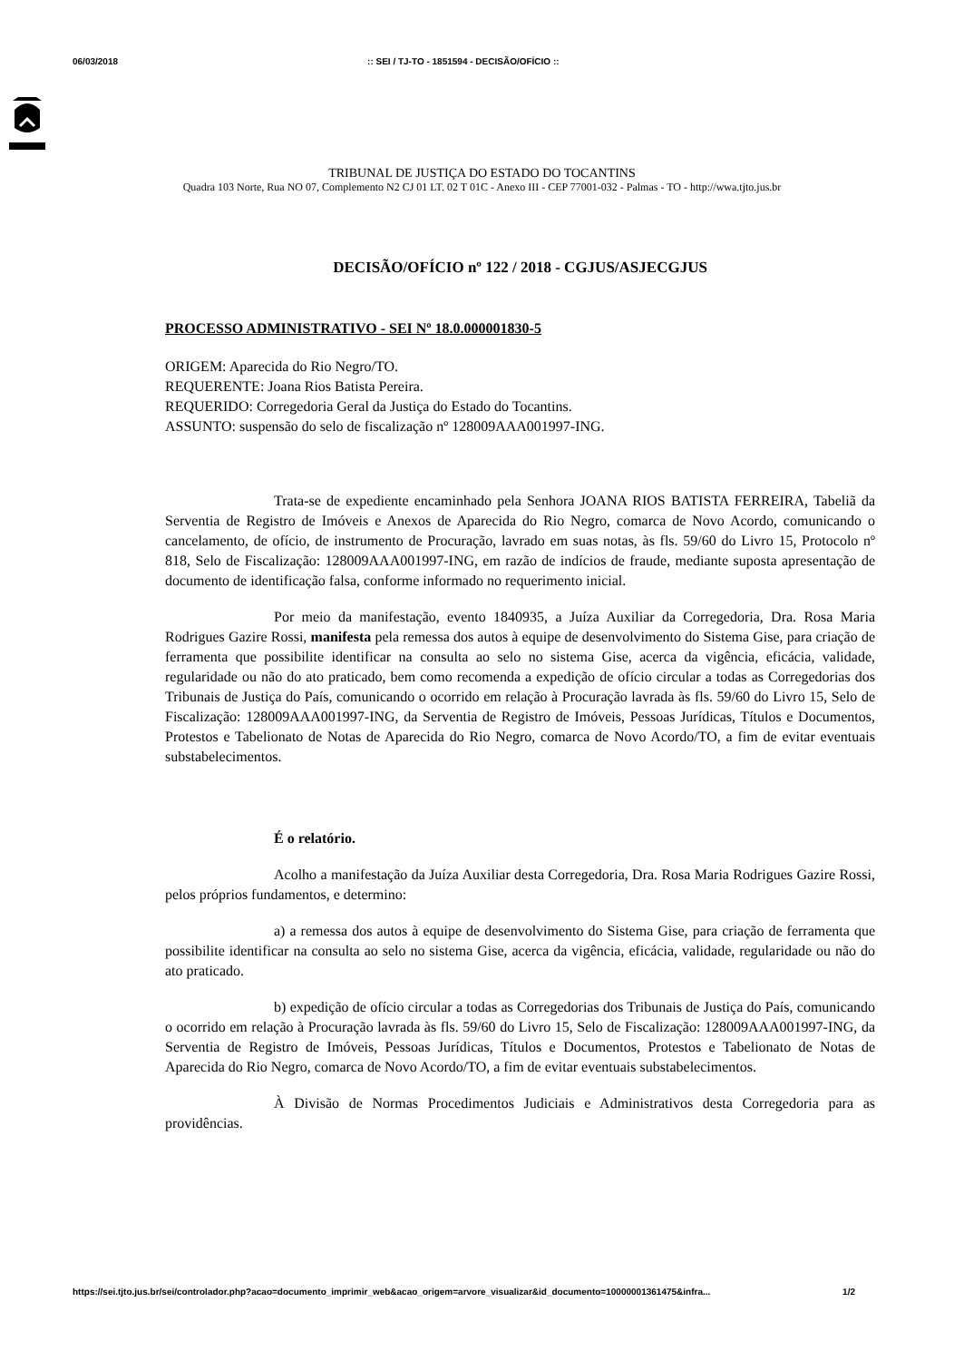06/03/2018:: SEI / TJ-TO - 1851594 - DECISÃO/OFÍCIO ::
TRIBUNAL DE JUSTIÇA DO ESTADO DO TOCANTINS
Quadra 103 Norte, Rua NO 07, Complemento N2 CJ 01 LT. 02 T 01C - Anexo III - CEP 77001-032 - Palmas - TO - http://wwa.tjto.jus.br
DECISÃO/OFÍCIO nº 122 / 2018 - CGJUS/ASJECGJUS
PROCESSO ADMINISTRATIVO - SEI Nº 18.0.000001830-5
ORIGEM: Aparecida do Rio Negro/TO.
REQUERENTE: Joana Rios Batista Pereira.
REQUERIDO: Corregedoria Geral da Justiça do Estado do Tocantins.
ASSUNTO: suspensão do selo de fiscalização nº 128009AAA001997-ING.
Trata-se de expediente encaminhado pela Senhora JOANA RIOS BATISTA FERREIRA, Tabeliã da Serventia de Registro de Imóveis e Anexos de Aparecida do Rio Negro, comarca de Novo Acordo, comunicando o cancelamento, de ofício, de instrumento de Procuração, lavrado em suas notas, às fls. 59/60 do Livro 15, Protocolo nº 818, Selo de Fiscalização: 128009AAA001997-ING, em razão de indícios de fraude, mediante suposta apresentação de documento de identificação falsa, conforme informado no requerimento inicial.
Por meio da manifestação, evento 1840935, a Juíza Auxiliar da Corregedoria, Dra. Rosa Maria Rodrigues Gazire Rossi, manifesta pela remessa dos autos à equipe de desenvolvimento do Sistema Gise, para criação de ferramenta que possibilite identificar na consulta ao selo no sistema Gise, acerca da vigência, eficácia, validade, regularidade ou não do ato praticado, bem como recomenda a expedição de ofício circular a todas as Corregedorias dos Tribunais de Justiça do País, comunicando o ocorrido em relação à Procuração lavrada às fls. 59/60 do Livro 15, Selo de Fiscalização: 128009AAA001997-ING, da Serventia de Registro de Imóveis, Pessoas Jurídicas, Títulos e Documentos, Protestos e Tabelionato de Notas de Aparecida do Rio Negro, comarca de Novo Acordo/TO, a fim de evitar eventuais substabelecimentos.
É o relatório.
Acolho a manifestação da Juíza Auxiliar desta Corregedoria, Dra. Rosa Maria Rodrigues Gazire Rossi, pelos próprios fundamentos, e determino:
a) a remessa dos autos à equipe de desenvolvimento do Sistema Gise, para criação de ferramenta que possibilite identificar na consulta ao selo no sistema Gise, acerca da vigência, eficácia, validade, regularidade ou não do ato praticado.
b) expedição de ofício circular a todas as Corregedorias dos Tribunais de Justiça do País, comunicando o ocorrido em relação à Procuração lavrada às fls. 59/60 do Livro 15, Selo de Fiscalização: 128009AAA001997-ING, da Serventia de Registro de Imóveis, Pessoas Jurídicas, Títulos e Documentos, Protestos e Tabelionato de Notas de Aparecida do Rio Negro, comarca de Novo Acordo/TO, a fim de evitar eventuais substabelecimentos.
À Divisão de Normas Procedimentos Judiciais e Administrativos desta Corregedoria para as providências.
https://sei.tjto.jus.br/sei/controlador.php?acao=documento_imprimir_web&acao_origem=arvore_visualizar&id_documento=10000001361475&infra... 1/2